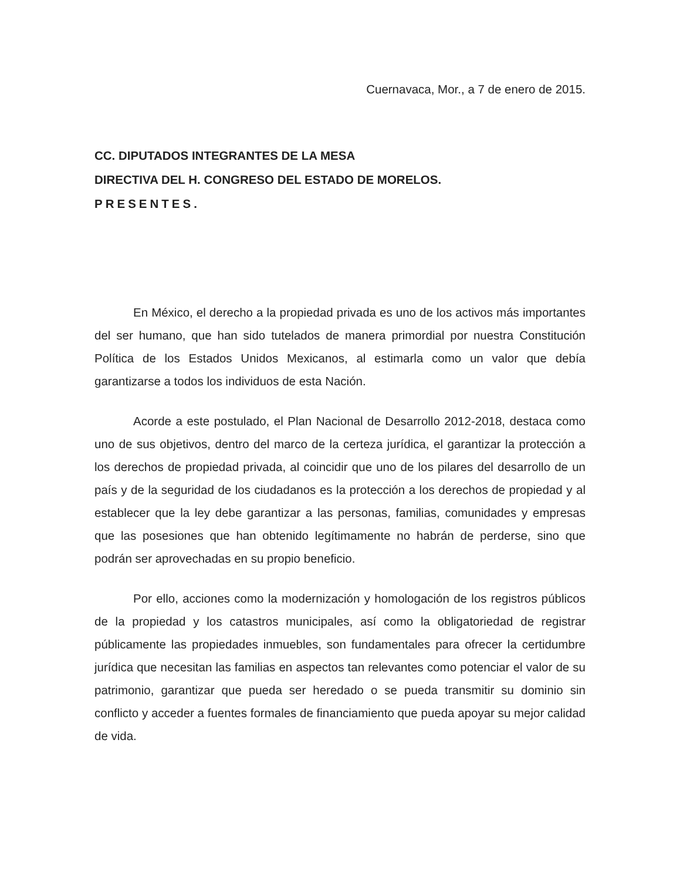Cuernavaca, Mor., a 7 de enero de 2015.
CC. DIPUTADOS INTEGRANTES DE LA MESA
DIRECTIVA DEL H. CONGRESO DEL ESTADO DE MORELOS.
PRESENTES.
En México, el derecho a la propiedad privada es uno de los activos más importantes del ser humano, que han sido tutelados de manera primordial por nuestra Constitución Política de los Estados Unidos Mexicanos, al estimarla como un valor que debía garantizarse a todos los individuos de esta Nación.
Acorde a este postulado, el Plan Nacional de Desarrollo 2012-2018, destaca como uno de sus objetivos, dentro del marco de la certeza jurídica, el garantizar la protección a los derechos de propiedad privada, al coincidir que uno de los pilares del desarrollo de un país y de la seguridad de los ciudadanos es la protección a los derechos de propiedad y al establecer que la ley debe garantizar a las personas, familias, comunidades y empresas que las posesiones que han obtenido legítimamente no habrán de perderse, sino que podrán ser aprovechadas en su propio beneficio.
Por ello, acciones como la modernización y homologación de los registros públicos de la propiedad y los catastros municipales, así como la obligatoriedad de registrar públicamente las propiedades inmuebles, son fundamentales para ofrecer la certidumbre jurídica que necesitan las familias en aspectos tan relevantes como potenciar el valor de su patrimonio, garantizar que pueda ser heredado o se pueda transmitir su dominio sin conflicto y acceder a fuentes formales de financiamiento que pueda apoyar su mejor calidad de vida.